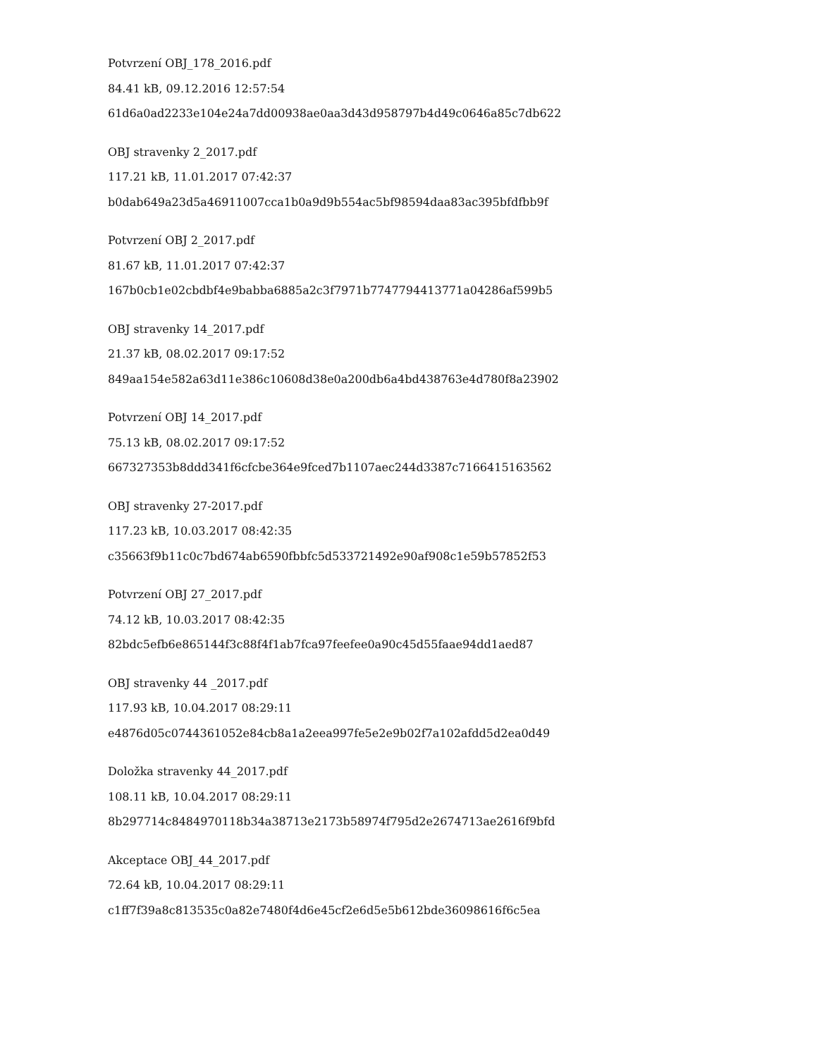Potvrzení OBJ_178_2016.pdf
84.41 kB, 09.12.2016 12:57:54
61d6a0ad2233e104e24a7dd00938ae0aa3d43d958797b4d49c0646a85c7db622
OBJ stravenky 2_2017.pdf
117.21 kB, 11.01.2017 07:42:37
b0dab649a23d5a46911007cca1b0a9d9b554ac5bf98594daa83ac395bfdfbb9f
Potvrzení OBJ 2_2017.pdf
81.67 kB, 11.01.2017 07:42:37
167b0cb1e02cbdbf4e9babba6885a2c3f7971b7747794413771a04286af599b5
OBJ stravenky 14_2017.pdf
21.37 kB, 08.02.2017 09:17:52
849aa154e582a63d11e386c10608d38e0a200db6a4bd438763e4d780f8a23902
Potvrzení OBJ 14_2017.pdf
75.13 kB, 08.02.2017 09:17:52
667327353b8ddd341f6cfcbe364e9fced7b1107aec244d3387c7166415163562
OBJ stravenky 27-2017.pdf
117.23 kB, 10.03.2017 08:42:35
c35663f9b11c0c7bd674ab6590fbbfc5d533721492e90af908c1e59b57852f53
Potvrzení OBJ 27_2017.pdf
74.12 kB, 10.03.2017 08:42:35
82bdc5efb6e865144f3c88f4f1ab7fca97feefee0a90c45d55faae94dd1aed87
OBJ stravenky 44 _2017.pdf
117.93 kB, 10.04.2017 08:29:11
e4876d05c0744361052e84cb8a1a2eea997fe5e2e9b02f7a102afdd5d2ea0d49
Doložka stravenky 44_2017.pdf
108.11 kB, 10.04.2017 08:29:11
8b297714c8484970118b34a38713e2173b58974f795d2e2674713ae2616f9bfd
Akceptace OBJ_44_2017.pdf
72.64 kB, 10.04.2017 08:29:11
c1ff7f39a8c813535c0a82e7480f4d6e45cf2e6d5e5b612bde36098616f6c5ea